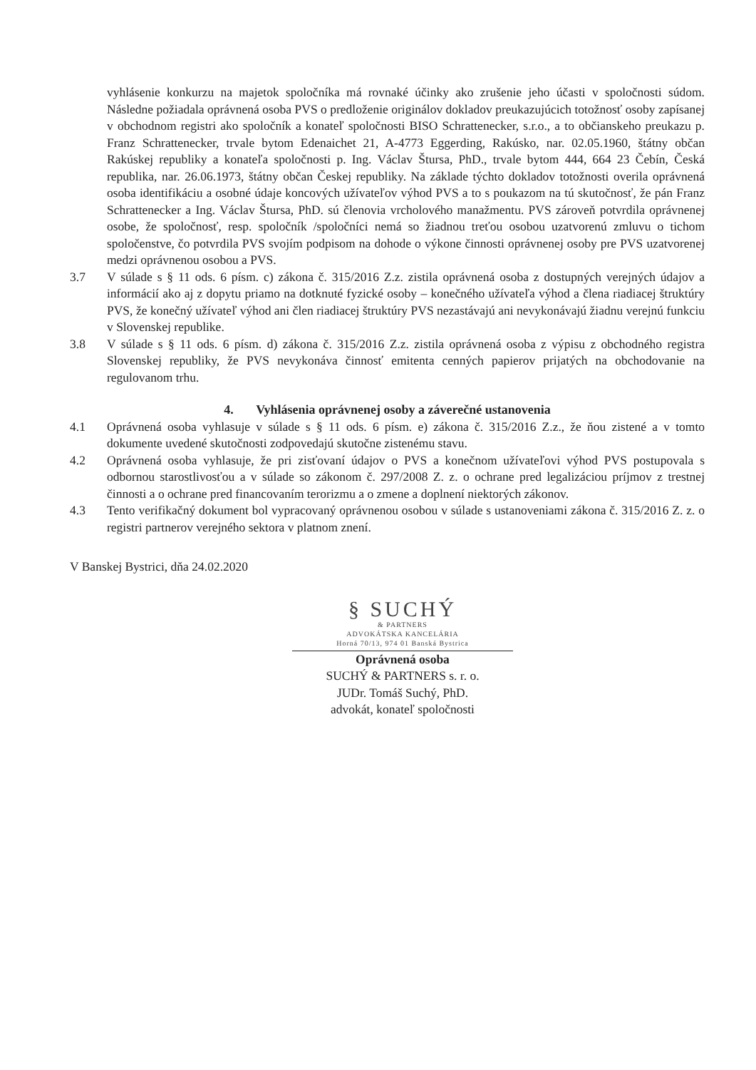vyhlásenie konkurzu na majetok spoločníka má rovnaké účinky ako zrušenie jeho účasti v spoločnosti súdom. Následne požiadala oprávnená osoba PVS o predloženie originálov dokladov preukazujúcich totožnosť osoby zapísanej v obchodnom registri ako spoločník a konateľ spoločnosti BISO Schrattenecker, s.r.o., a to občianskeho preukazu p. Franz Schrattenecker, trvale bytom Edenaichet 21, A-4773 Eggerding, Rakúsko, nar. 02.05.1960, štátny občan Rakúskej republiky a konateľa spoločnosti p. Ing. Václav Štursa, PhD., trvale bytom 444, 664 23 Čebín, Česká republika, nar. 26.06.1973, štátny občan Českej republiky. Na základe týchto dokladov totožnosti overila oprávnená osoba identifikáciu a osobné údaje koncových užívateľov výhod PVS a to s poukazom na tú skutočnosť, že pán Franz Schrattenecker a Ing. Václav Štursa, PhD. sú členovia vrcholového manažmentu. PVS zároveň potvrdila oprávnenej osobe, že spoločnosť, resp. spoločník /spoločníci nemá so žiadnou treťou osobou uzatvorenú zmluvu o tichom spoločenstve, čo potvrdila PVS svojím podpisom na dohode o výkone činnosti oprávnenej osoby pre PVS uzatvorenej medzi oprávnenou osobou a PVS.
3.7 V súlade s § 11 ods. 6 písm. c) zákona č. 315/2016 Z.z. zistila oprávnená osoba z dostupných verejných údajov a informácií ako aj z dopytu priamo na dotknuté fyzické osoby – konečného užívateľa výhod a člena riadiacej štruktúry PVS, že konečný užívateľ výhod ani člen riadiacej štruktúry PVS nezastávajú ani nevykonávajú žiadnu verejnú funkciu v Slovenskej republike.
3.8 V súlade s § 11 ods. 6 písm. d) zákona č. 315/2016 Z.z. zistila oprávnená osoba z výpisu z obchodného registra Slovenskej republiky, že PVS nevykonáva činnosť emitenta cenných papierov prijatých na obchodovanie na regulovanom trhu.
4. Vyhlásenia oprávnenej osoby a záverečné ustanovenia
4.1 Oprávnená osoba vyhlasuje v súlade s § 11 ods. 6 písm. e) zákona č. 315/2016 Z.z., že ňou zistené a v tomto dokumente uvedené skutočnosti zodpovedajú skutočne zistenému stavu.
4.2 Oprávnená osoba vyhlasuje, že pri zisťovaní údajov o PVS a konečnom užívateľovi výhod PVS postupovala s odbornou starostlivosťou a v súlade so zákonom č. 297/2008 Z. z. o ochrane pred legalizáciou príjmov z trestnej činnosti a o ochrane pred financovaním terorizmu a o zmene a doplnení niektorých zákonov.
4.3 Tento verifikačný dokument bol vypracovaný oprávnenou osobou v súlade s ustanoveniami zákona č. 315/2016 Z. z. o registri partnerov verejného sektora v platnom znení.
V Banskej Bystrici, dňa 24.02.2020
§ SUCHÝ
& PARTNERS
ADVOKÁTSKA KANCELÁRIA
Horná 70/13, 974 01 Banská Bystrica
Oprávnená osoba
SUCHÝ & PARTNERS s. r. o.
JUDr. Tomáš Suchý, PhD.
advokát, konateľ spoločnosti